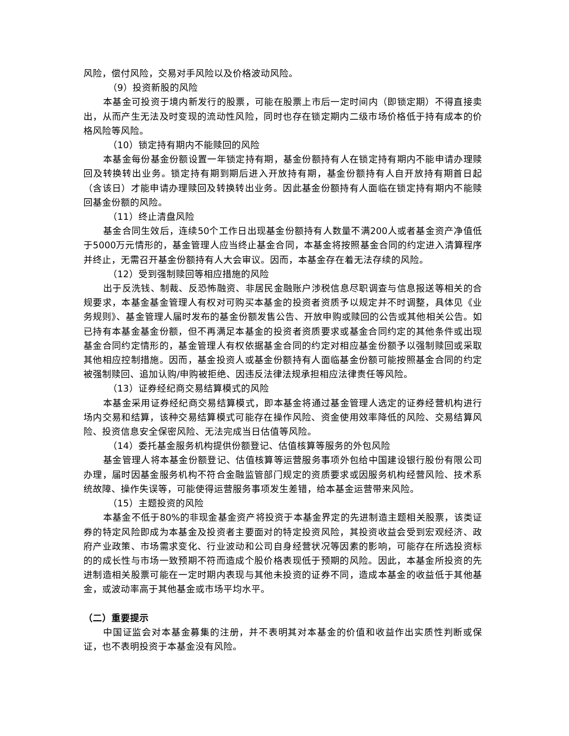风险，偿付风险，交易对手风险以及价格波动风险。
（9）投资新股的风险
本基金可投资于境内新发行的股票，可能在股票上市后一定时间内（即锁定期）不得直接卖出，从而产生无法及时变现的流动性风险，同时也存在锁定期内二级市场价格低于持有成本的价格风险等风险。
（10）锁定持有期内不能赎回的风险
本基金每份基金份额设置一年锁定持有期，基金份额持有人在锁定持有期内不能申请办理赎回及转换转出业务。锁定持有期到期后进入开放持有期，基金份额持有人自开放持有期首日起（含该日）才能申请办理赎回及转换转出业务。因此基金份额持有人面临在锁定持有期内不能赎回基金份额的风险。
（11）终止清盘风险
基金合同生效后，连续50个工作日出现基金份额持有人数量不满200人或者基金资产净值低于5000万元情形的，基金管理人应当终止基金合同，本基金将按照基金合同的约定进入清算程序并终止，无需召开基金份额持有人大会审议。因而，本基金存在着无法存续的风险。
（12）受到强制赎回等相应措施的风险
出于反洗钱、制裁、反恐怖融资、非居民金融账户涉税信息尽职调查与信息报送等相关的合规要求，本基金基金管理人有权对可购买本基金的投资者资质予以规定并不时调整，具体见《业务规则》、基金管理人届时发布的基金份额发售公告、开放申购或赎回的公告或其他相关公告。如已持有本基金基金份额，但不再满足本基金的投资者资质要求或基金合同约定的其他条件或出现基金合同约定情形的，基金管理人有权依据基金合同的约定对相应基金份额予以强制赎回或采取其他相应控制措施。因而，基金投资人或基金份额持有人面临基金份额可能按照基金合同的约定被强制赎回、追加认购/申购被拒绝、因违反法律法规承担相应法律责任等风险。
（13）证券经纪商交易结算模式的风险
本基金采用证券经纪商交易结算模式，即本基金将通过基金管理人选定的证券经营机构进行场内交易和结算，该种交易结算模式可能存在操作风险、资金使用效率降低的风险、交易结算风险、投资信息安全保密风险、无法完成当日估值等风险。
（14）委托基金服务机构提供份额登记、估值核算等服务的外包风险
基金管理人将本基金份额登记、估值核算等运营服务事项外包给中国建设银行股份有限公司办理，届时因基金服务机构不符合金融监管部门规定的资质要求或因服务机构经营风险、技术系统故障、操作失误等，可能使得运营服务事项发生差错，给本基金运营带来风险。
（15）主题投资的风险
本基金不低于80%的非现金基金资产将投资于本基金界定的先进制造主题相关股票，该类证券的特定风险即成为本基金及投资者主要面对的特定投资风险，其投资收益会受到宏观经济、政府产业政策、市场需求变化、行业波动和公司自身经营状况等因素的影响，可能存在所选投资标的的成长性与市场一致预期不符而造成个股价格表现低于预期的风险。因此，本基金所投资的先进制造相关股票可能在一定时期内表现与其他未投资的证券不同，造成本基金的收益低于其他基金，或波动率高于其他基金或市场平均水平。
（二）重要提示
中国证监会对本基金募集的注册，并不表明其对本基金的价值和收益作出实质性判断或保证，也不表明投资于本基金没有风险。